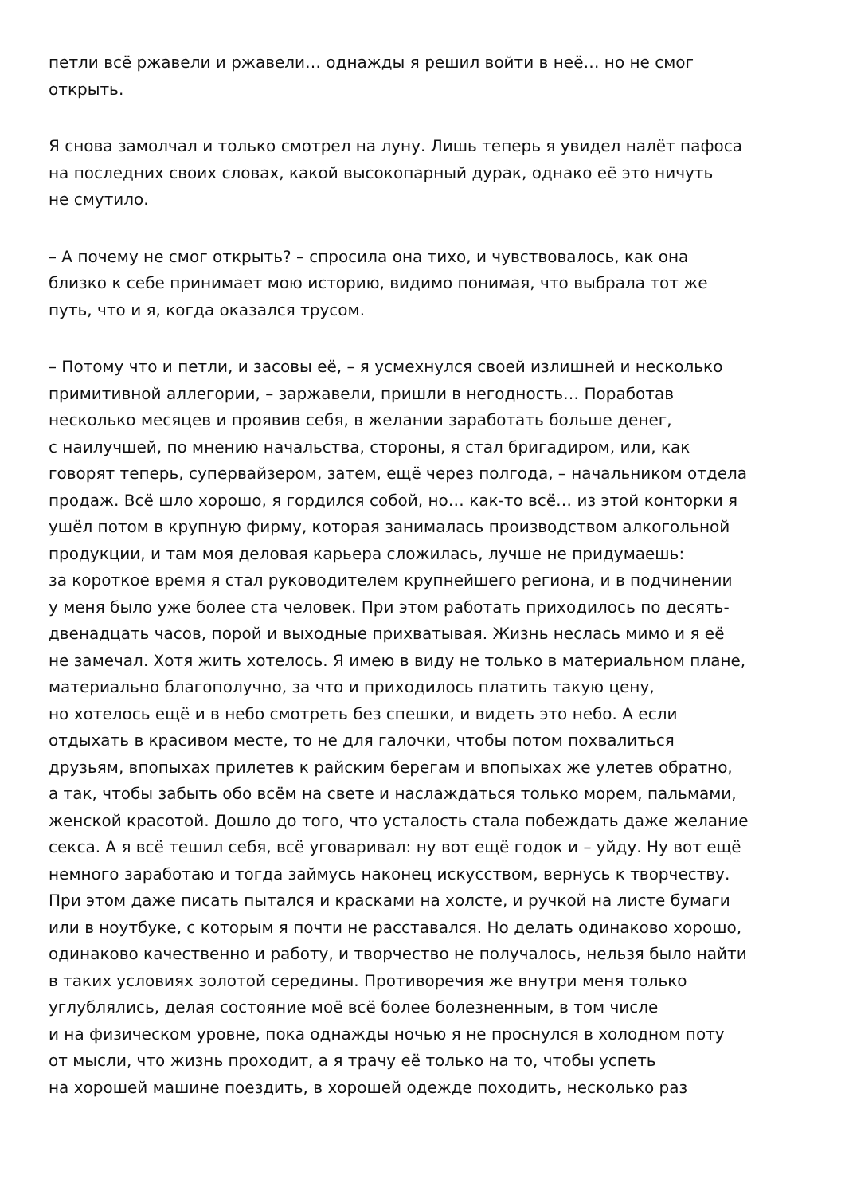петли всё ржавели и ржавели… однажды я решил войти в неё… но не смог
открыть.
Я снова замолчал и только смотрел на луну. Лишь теперь я увидел налёт пафоса
на последних своих словах, какой высокопарный дурак, однако её это ничуть
не смутило.
– А почему не смог открыть? – спросила она тихо, и чувствовалось, как она
близко к себе принимает мою историю, видимо понимая, что выбрала тот же
путь, что и я, когда оказался трусом.
– Потому что и петли, и засовы её, – я усмехнулся своей излишней и несколько
примитивной аллегории, – заржавели, пришли в негодность… Поработав
несколько месяцев и проявив себя, в желании заработать больше денег,
с наилучшей, по мнению начальства, стороны, я стал бригадиром, или, как
говорят теперь, супервайзером, затем, ещё через полгода, – начальником отдела
продаж. Всё шло хорошо, я гордился собой, но… как-то всё… из этой конторки я
ушёл потом в крупную фирму, которая занималась производством алкогольной
продукции, и там моя деловая карьера сложилась, лучше не придумаешь:
за короткое время я стал руководителем крупнейшего региона, и в подчинении
у меня было уже более ста человек. При этом работать приходилось по десять-
двенадцать часов, порой и выходные прихватывая. Жизнь неслась мимо и я её
не замечал. Хотя жить хотелось. Я имею в виду не только в материальном плане,
материально благополучно, за что и приходилось платить такую цену,
но хотелось ещё и в небо смотреть без спешки, и видеть это небо. А если
отдыхать в красивом месте, то не для галочки, чтобы потом похвалиться
друзьям, впопыхах прилетев к райским берегам и впопыхах же улетев обратно,
а так, чтобы забыть обо всём на свете и наслаждаться только морем, пальмами,
женской красотой. Дошло до того, что усталость стала побеждать даже желание
секса. А я всё тешил себя, всё уговаривал: ну вот ещё годок и – уйду. Ну вот ещё
немного заработаю и тогда займусь наконец искусством, вернусь к творчеству.
При этом даже писать пытался и красками на холсте, и ручкой на листе бумаги
или в ноутбуке, с которым я почти не расставался. Но делать одинаково хорошо,
одинаково качественно и работу, и творчество не получалось, нельзя было найти
в таких условиях золотой середины. Противоречия же внутри меня только
углублялись, делая состояние моё всё более болезненным, в том числе
и на физическом уровне, пока однажды ночью я не проснулся в холодном поту
от мысли, что жизнь проходит, а я трачу её только на то, чтобы успеть
на хорошей машине поездить, в хорошей одежде походить, несколько раз